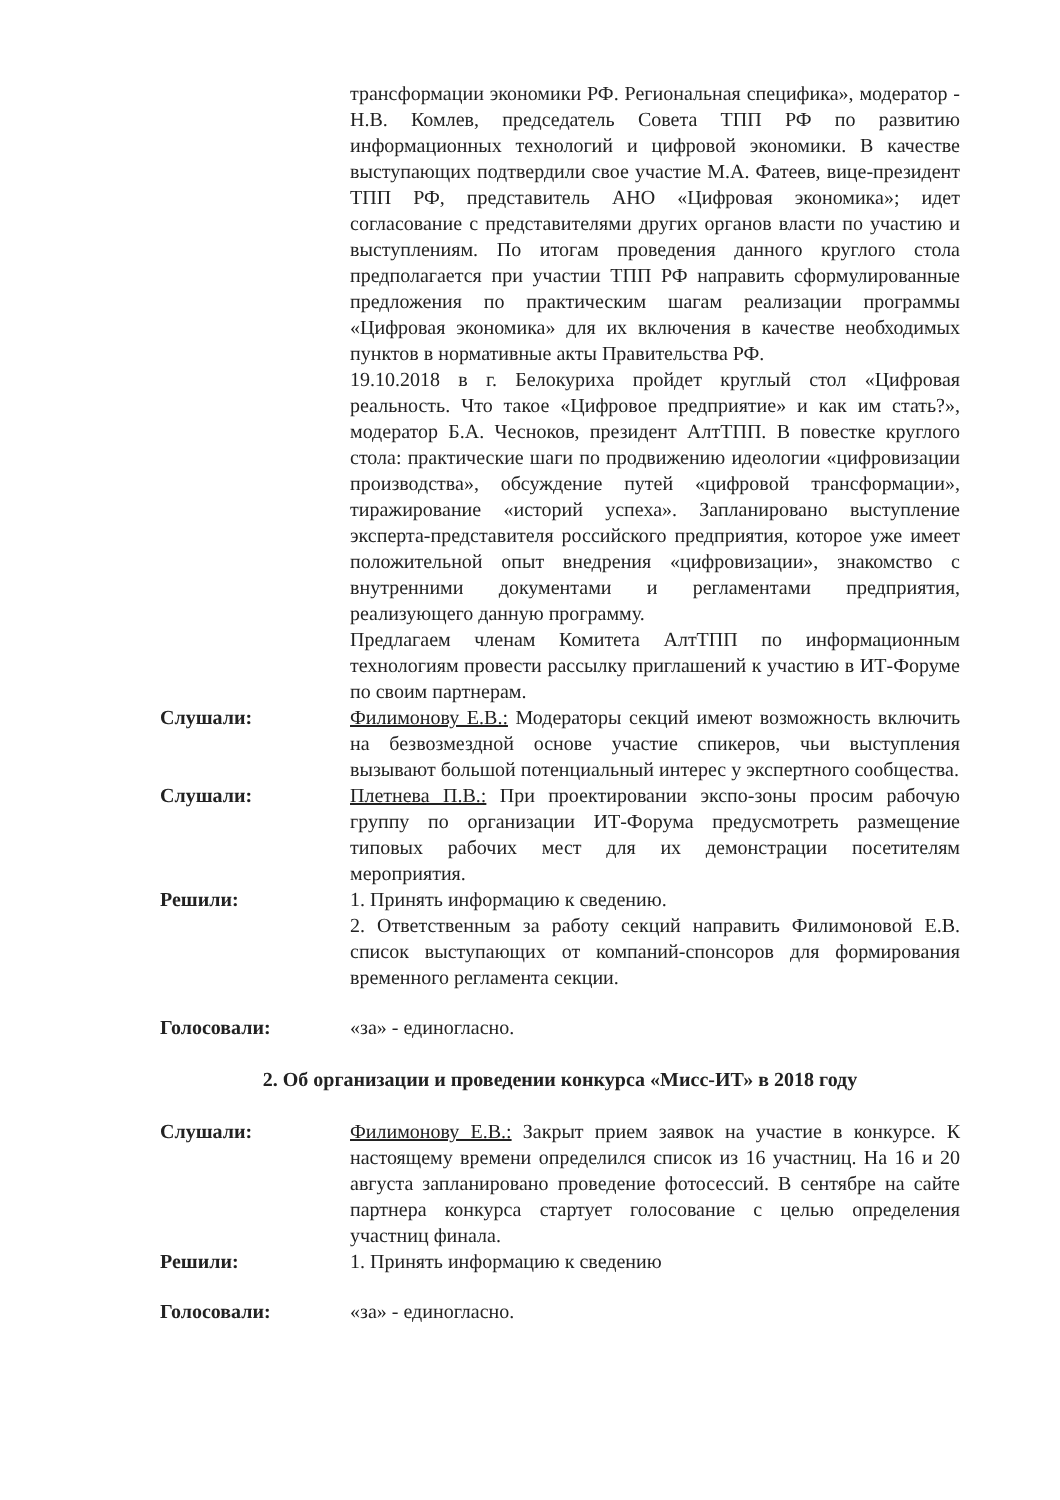трансформации экономики РФ. Региональная специфика», модератор - Н.В. Комлев, председатель Совета ТПП РФ по развитию информационных технологий и цифровой экономики. В качестве выступающих подтвердили свое участие М.А. Фатеев, вице-президент ТПП РФ, представитель АНО «Цифровая экономика»; идет согласование с представителями других органов власти по участию и выступлениям. По итогам проведения данного круглого стола предполагается при участии ТПП РФ направить сформулированные предложения по практическим шагам реализации программы «Цифровая экономика» для их включения в качестве необходимых пунктов в нормативные акты Правительства РФ.
19.10.2018 в г. Белокуриха пройдет круглый стол «Цифровая реальность. Что такое «Цифровое предприятие» и как им стать?», модератор Б.А. Чесноков, президент АлтТПП. В повестке круглого стола: практические шаги по продвижению идеологии «цифровизации производства», обсуждение путей «цифровой трансформации», тиражирование «историй успеха». Запланировано выступление эксперта-представителя российского предприятия, которое уже имеет положительной опыт внедрения «цифровизации», знакомство с внутренними документами и регламентами предприятия, реализующего данную программу.
Предлагаем членам Комитета АлтТПП по информационным технологиям провести рассылку приглашений к участию в ИТ-Форуме по своим партнерам.
Слушали: Филимонову Е.В.: Модераторы секций имеют возможность включить на безвозмездной основе участие спикеров, чьи выступления вызывают большой потенциальный интерес у экспертного сообщества.
Слушали: Плетнева П.В.: При проектировании экспо-зоны просим рабочую группу по организации ИТ-Форума предусмотреть размещение типовых рабочих мест для их демонстрации посетителям мероприятия.
Решили: 1. Принять информацию к сведению.
2. Ответственным за работу секций направить Филимоновой Е.В. список выступающих от компаний-спонсоров для формирования временного регламента секции.
Голосовали: «за» - единогласно.
2. Об организации и проведении конкурса «Мисс-ИТ» в 2018 году
Слушали: Филимонову Е.В.: Закрыт прием заявок на участие в конкурсе. К настоящему времени определился список из 16 участниц. На 16 и 20 августа запланировано проведение фотосессий. В сентябре на сайте партнера конкурса стартует голосование с целью определения участниц финала.
Решили: 1. Принять информацию к сведению
Голосовали: «за» - единогласно.